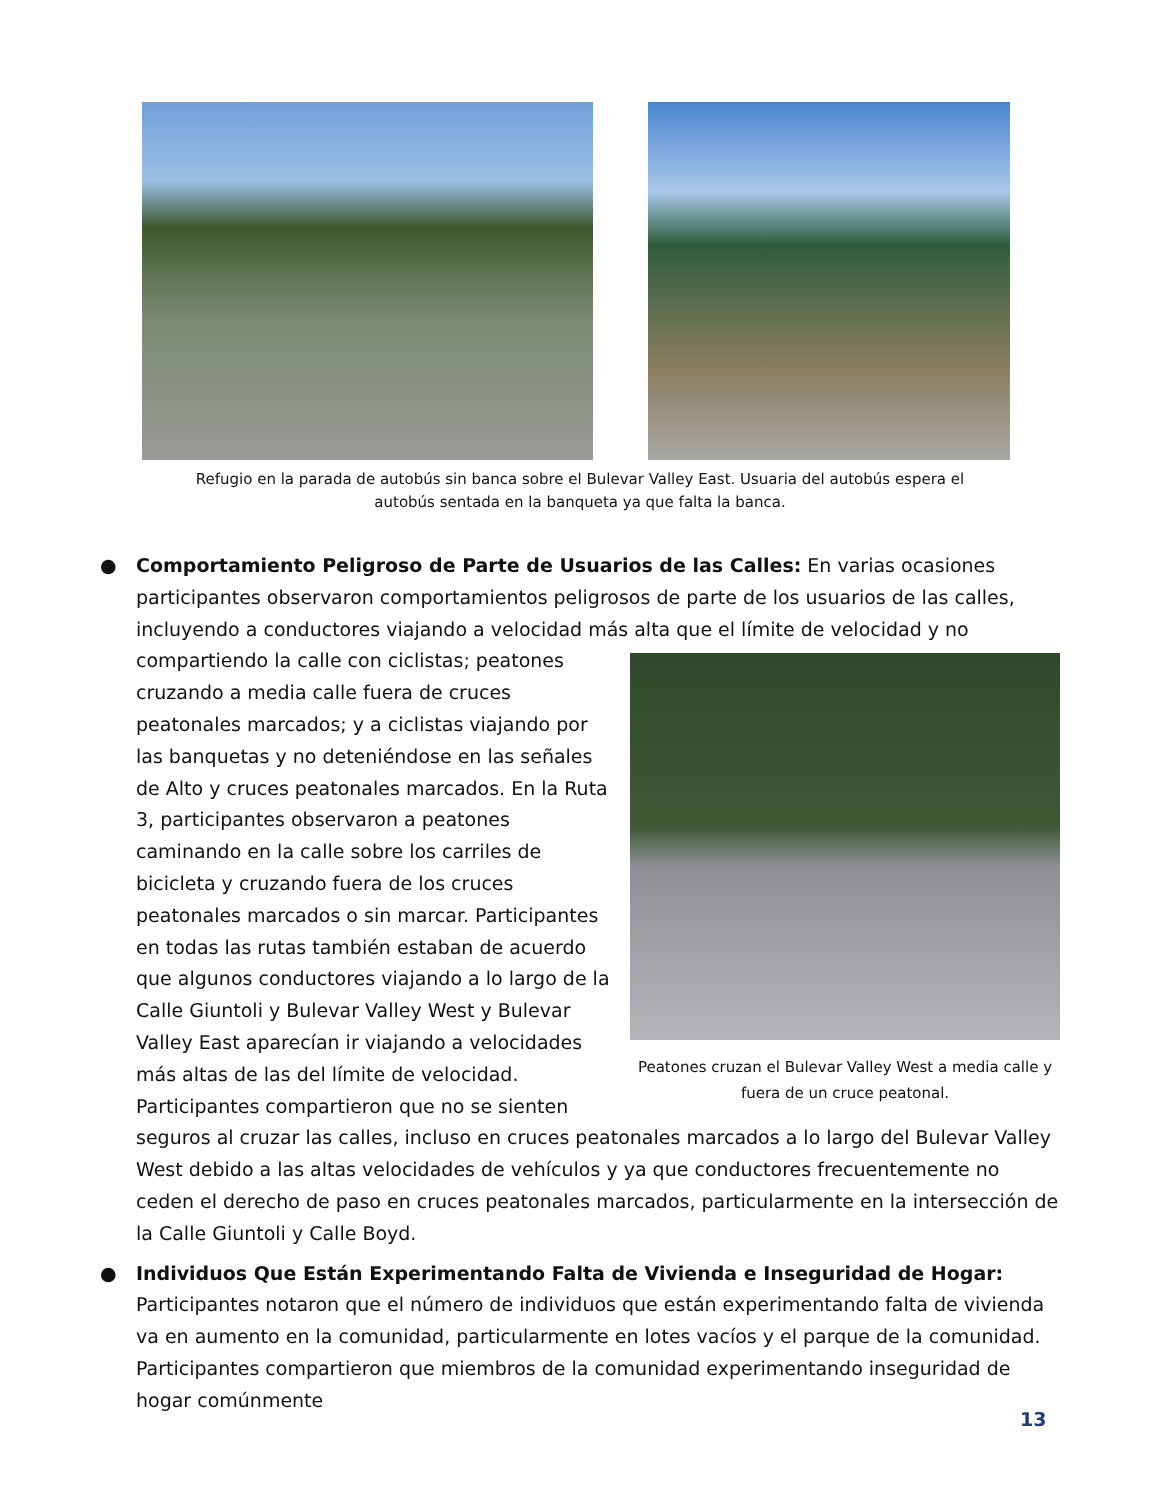Refugio en la parada de autobús sin banca sobre el Bulevar Valley East. Usuaria del autobús espera el autobús sentada en la banqueta ya que falta la banca.
● Comportamiento Peligroso de Parte de Usuarios de las Calles: En varias ocasiones participantes observaron comportamientos peligrosos de parte de los usuarios de las calles, incluyendo a conductores viajando a velocidad más alta que el límite de velocidad y no compartiendo la calle con
Peatones cruzan el Bulevar Valley West a media calle y fuera de un cruce peatonal.
ciclistas; peatones cruzando a media calle fuera de cruces peatonales marcados; y a ciclistas viajando por las banquetas y no deteniéndose en las señales de Alto y cruces peatonales marcados. En la Ruta 3, participantes observaron a peatones caminando en la calle sobre los carriles de bicicleta y cruzando fuera de los cruces peatonales marcados o sin marcar. Participantes en todas las rutas también estaban de acuerdo que algunos conductores viajando a lo largo de la Calle Giuntoli y Bulevar Valley West y Bulevar Valley East aparecían ir viajando a velocidades más altas de las del límite de velocidad. Participantes compartieron que no se sienten seguros al cruzar las calles, incluso en cruces peatonales marcados a lo largo del Bulevar Valley West debido a las altas velocidades de vehículos y ya que conductores frecuentemente no ceden el derecho de paso en cruces peatonales marcados, particularmente en la intersección de la Calle Giuntoli y Calle Boyd.
● Individuos Que Están Experimentando Falta de Vivienda e Inseguridad de Hogar: Participantes notaron que el número de individuos que están experimentando falta de vivienda va en aumento en la comunidad, particularmente en lotes vacíos y el parque de la comunidad. Participantes compartieron que miembros de la comunidad experimentando inseguridad de hogar comúnmente
13